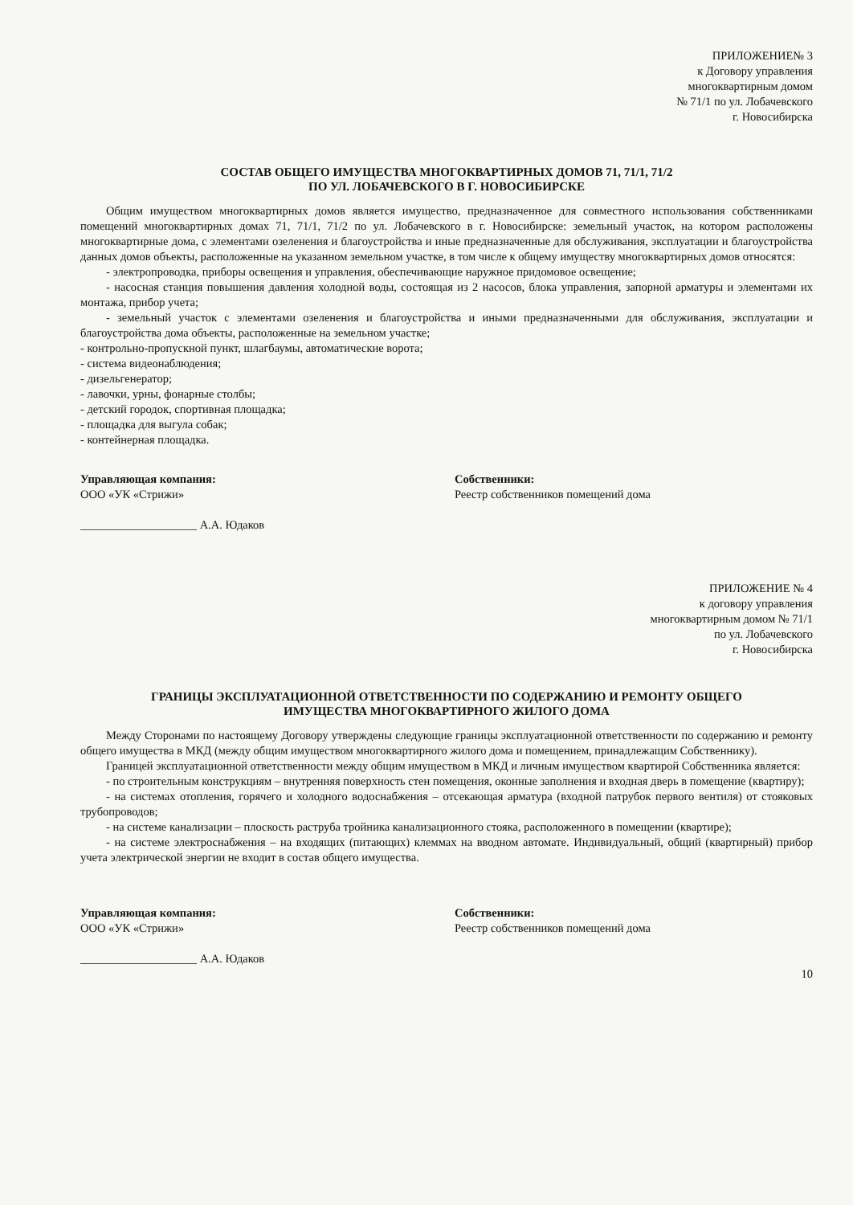ПРИЛОЖЕНИЕ№ 3
к Договору управления
многоквартирным домом
№ 71/1 по ул. Лобачевского
г. Новосибирска
СОСТАВ ОБЩЕГО ИМУЩЕСТВА МНОГОКВАРТИРНЫХ ДОМОВ 71, 71/1, 71/2
ПО УЛ. ЛОБАЧЕВСКОГО В Г. НОВОСИБИРСКЕ
Общим имуществом многоквартирных домов является имущество, предназначенное для совместного использования собственниками помещений многоквартирных домах 71, 71/1, 71/2 по ул. Лобачевского в г. Новосибирске: земельный участок, на котором расположены многоквартирные дома, с элементами озеленения и благоустройства и иные предназначенные для обслуживания, эксплуатации и благоустройства данных домов объекты, расположенные на указанном земельном участке, в том числе к общему имуществу многоквартирных домов относятся:
- электропроводка, приборы освещения и управления, обеспечивающие наружное придомовое освещение;
- насосная станция повышения давления холодной воды, состоящая из 2 насосов, блока управления, запорной арматуры и элементами их монтажа, прибор учета;
- земельный участок с элементами озеленения и благоустройства и иными предназначенными для обслуживания, эксплуатации и благоустройства дома объекты, расположенные на земельном участке;
- контрольно-пропускной пункт, шлагбаумы, автоматические ворота;
- система видеонаблюдения;
- дизельгенератор;
- лавочки, урны, фонарные столбы;
- детский городок, спортивная площадка;
- площадка для выгула собак;
- контейнерная площадка.
Управляющая компания:
ООО «УК «Стрижи»
____________________ А.А. Юдаков
Собственники:
Реестр собственников помещений дома
ПРИЛОЖЕНИЕ № 4
к договору управления
многоквартирным домом № 71/1
по ул. Лобачевского
г. Новосибирска
ГРАНИЦЫ ЭКСПЛУАТАЦИОННОЙ ОТВЕТСТВЕННОСТИ ПО СОДЕРЖАНИЮ И РЕМОНТУ ОБЩЕГО
ИМУЩЕСТВА МНОГОКВАРТИРНОГО ЖИЛОГО ДОМА
Между Сторонами по настоящему Договору утверждены следующие границы эксплуатационной ответственности по содержанию и ремонту общего имущества в МКД (между общим имуществом многоквартирного жилого дома и помещением, принадлежащим Собственнику).
Границей эксплуатационной ответственности между общим имуществом в МКД и личным имуществом квартирой Собственника является:
- по строительным конструкциям – внутренняя поверхность стен помещения, оконные заполнения и входная дверь в помещение (квартиру);
- на системах отопления, горячего и холодного водоснабжения – отсекающая арматура (входной патрубок первого вентиля) от стояковых трубопроводов;
- на системе канализации – плоскость раструба тройника канализационного стояка, расположенного в помещении (квартире);
- на системе электроснабжения – на входящих (питающих) клеммах на вводном автомате. Индивидуальный, общий (квартирный) прибор учета электрической энергии не входит в состав общего имущества.
Управляющая компания:
ООО «УК «Стрижи»
____________________ А.А. Юдаков
Собственники:
Реестр собственников помещений дома
10